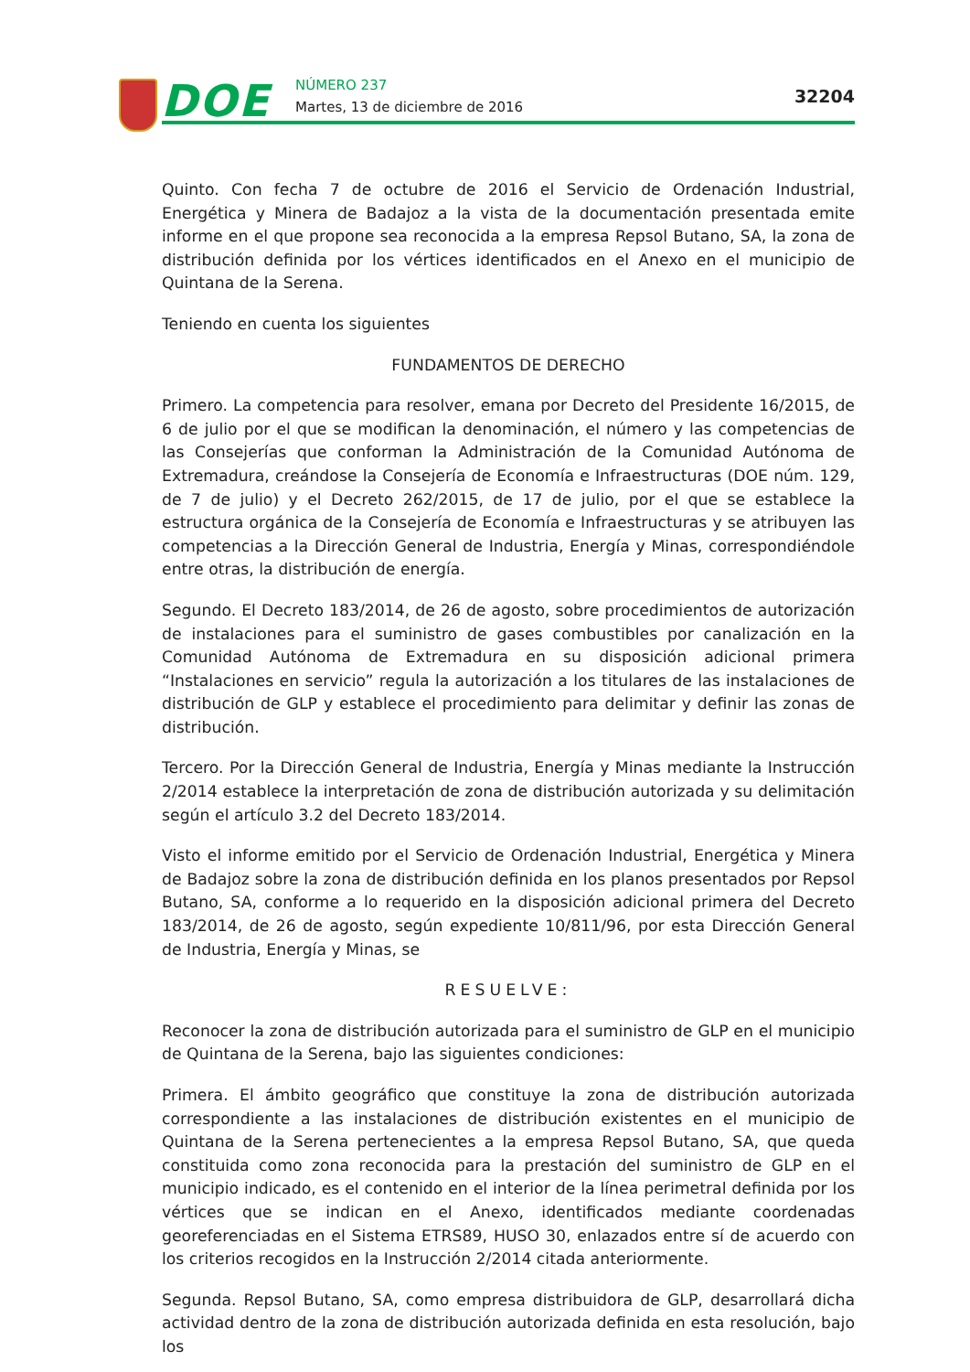DOE NÚMERO 237
Martes, 13 de diciembre de 2016
32204
Quinto. Con fecha 7 de octubre de 2016 el Servicio de Ordenación Industrial, Energética y Minera de Badajoz a la vista de la documentación presentada emite informe en el que propone sea reconocida a la empresa Repsol Butano, SA, la zona de distribución definida por los vértices identificados en el Anexo en el municipio de Quintana de la Serena.
Teniendo en cuenta los siguientes
FUNDAMENTOS DE DERECHO
Primero. La competencia para resolver, emana por Decreto del Presidente 16/2015, de 6 de julio por el que se modifican la denominación, el número y las competencias de las Consejerías que conforman la Administración de la Comunidad Autónoma de Extremadura, creándose la Consejería de Economía e Infraestructuras (DOE núm. 129, de 7 de julio) y el Decreto 262/2015, de 17 de julio, por el que se establece la estructura orgánica de la Consejería de Economía e Infraestructuras y se atribuyen las competencias a la Dirección General de Industria, Energía y Minas, correspondiéndole entre otras, la distribución de energía.
Segundo. El Decreto 183/2014, de 26 de agosto, sobre procedimientos de autorización de instalaciones para el suministro de gases combustibles por canalización en la Comunidad Autónoma de Extremadura en su disposición adicional primera “Instalaciones en servicio” regula la autorización a los titulares de las instalaciones de distribución de GLP y establece el procedimiento para delimitar y definir las zonas de distribución.
Tercero. Por la Dirección General de Industria, Energía y Minas mediante la Instrucción 2/2014 establece la interpretación de zona de distribución autorizada y su delimitación según el artículo 3.2 del Decreto 183/2014.
Visto el informe emitido por el Servicio de Ordenación Industrial, Energética y Minera de Badajoz sobre la zona de distribución definida en los planos presentados por Repsol Butano, SA, conforme a lo requerido en la disposición adicional primera del Decreto 183/2014, de 26 de agosto, según expediente 10/811/96, por esta Dirección General de Industria, Energía y Minas, se
RESUELVE:
Reconocer la zona de distribución autorizada para el suministro de GLP en el municipio de Quintana de la Serena, bajo las siguientes condiciones:
Primera. El ámbito geográfico que constituye la zona de distribución autorizada correspondiente a las instalaciones de distribución existentes en el municipio de Quintana de la Serena pertenecientes a la empresa Repsol Butano, SA, que queda constituida como zona reconocida para la prestación del suministro de GLP en el municipio indicado, es el contenido en el interior de la línea perimetral definida por los vértices que se indican en el Anexo, identificados mediante coordenadas georeferenciadas en el Sistema ETRS89, HUSO 30, enlazados entre sí de acuerdo con los criterios recogidos en la Instrucción 2/2014 citada anteriormente.
Segunda. Repsol Butano, SA, como empresa distribuidora de GLP, desarrollará dicha actividad dentro de la zona de distribución autorizada definida en esta resolución, bajo los